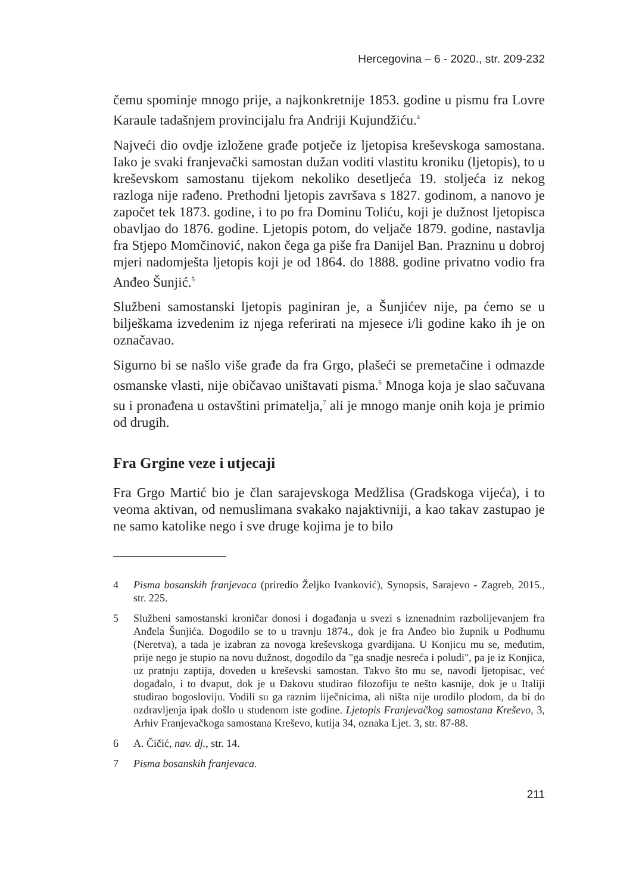Hercegovina – 6 - 2020., str. 209-232
čemu spominje mnogo prije, a najkonkretnije 1853. godine u pismu fra Lovre Karaule tadašnjem provincijalu fra Andriji Kujundžiću.<sup>4</sup>
Najveći dio ovdje izložene građe potječe iz ljetopisa kreševskoga samostana. Iako je svaki franjevački samostan dužan voditi vlastitu kroniku (ljetopis), to u kreševskom samostanu tijekom nekoliko desetljeća 19. stoljeća iz nekog razloga nije rađeno. Prethodni ljetopis završava s 1827. godinom, a nanovo je započet tek 1873. godine, i to po fra Dominu Toliću, koji je dužnost ljetopisca obavljao do 1876. godine. Ljetopis potom, do veljače 1879. godine, nastavlja fra Stjepo Momčinović, nakon čega ga piše fra Danijel Ban. Prazninu u dobroj mjeri nadomješta ljetopis koji je od 1864. do 1888. godine privatno vodio fra Anđeo Šunjić.<sup>5</sup>
Službeni samostanski ljetopis paginiran je, a Šunjićev nije, pa ćemo se u bilješkama izvedenim iz njega referirati na mjesece i/li godine kako ih je on označavao.
Sigurno bi se našlo više građe da fra Grgo, plašeći se premetačine i odmazde osmanske vlasti, nije običavao uništavati pisma.<sup>6</sup> Mnoga koja je slao sačuvana su i pronađena u ostavštini primatelja,<sup>7</sup> ali je mnogo manje onih koja je primio od drugih.
Fra Grgine veze i utjecaji
Fra Grgo Martić bio je član sarajevskoga Medžlisa (Gradskoga vijeća), i to veoma aktivan, od nemuslimana svakako najaktivniji, a kao takav zastupao je ne samo katolike nego i sve druge kojima je to bilo
4 Pisma bosanskih franjevaca (priredio Željko Ivanković), Synopsis, Sarajevo - Zagreb, 2015., str. 225.
5 Službeni samostanski kroničar donosi i događanja u svezi s iznenadnim razbolijevanjem fra Anđela Šunjića. Dogodilo se to u travnju 1874., dok je fra Anđeo bio župnik u Podhumu (Neretva), a tada je izabran za novoga kreševskoga gvardijana. U Konjicu mu se, međutim, prije nego je stupio na novu dužnost, dogodilo da "ga snadje nesreća i poludi", pa je iz Konjica, uz pratnju zaptija, doveden u kreševski samostan. Takvo što mu se, navodi ljetopisac, već događalo, i to dvaput, dok je u Đakovu studirao filozofiju te nešto kasnije, dok je u Italiji studirao bogosloviju. Vodili su ga raznim liječnicima, ali ništa nije urodilo plodom, da bi do ozdravljenja ipak došlo u studenom iste godine. Ljetopis Franjevačkog samostana Kreševo, 3, Arhiv Franjevačkoga samostana Kreševo, kutija 34, oznaka Ljet. 3, str. 87-88.
6 A. Čičić, nav. dj., str. 14.
7 Pisma bosanskih franjevaca.
211